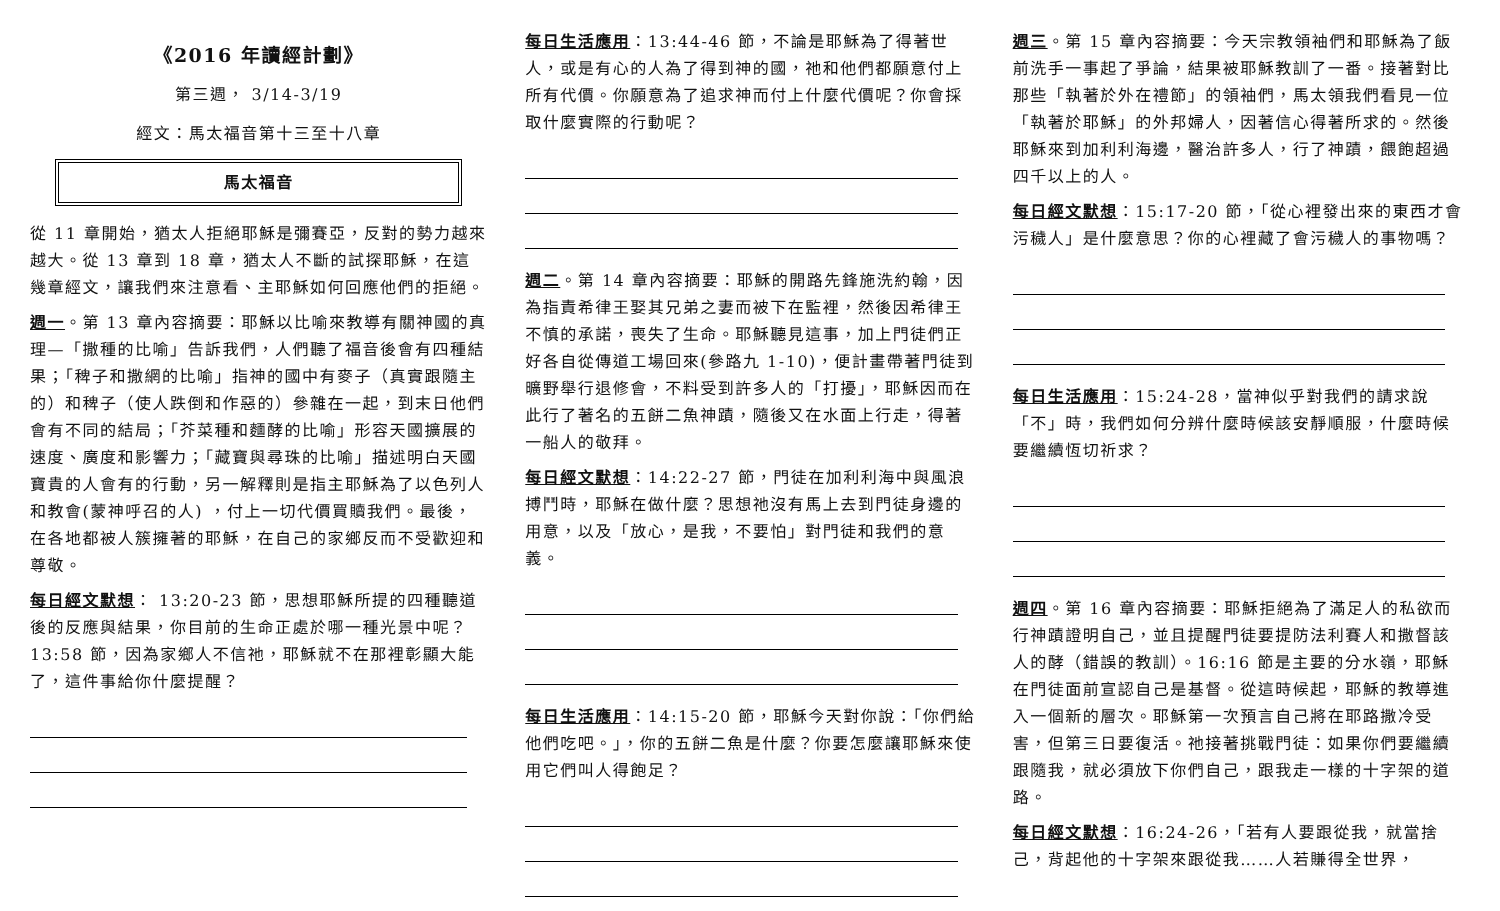《2016 年讀經計劃》
第三週， 3/14-3/19
經文：馬太福音第十三至十八章
馬太福音
從 11 章開始，猶太人拒絕耶穌是彌賽亞，反對的勢力越來越大。從 13 章到 18 章，猶太人不斷的試探耶穌，在這幾章經文，讓我們來注意看、主耶穌如何回應他們的拒絕。
週一。第 13 章內容摘要：耶穌以比喻來教導有關神國的真理—「撒種的比喻」告訴我們，人們聽了福音後會有四種結果；「稗子和撒網的比喻」指神的國中有麥子（真實跟隨主的）和稗子（使人跌倒和作惡的）參雜在一起，到末日他們會有不同的結局；「芥菜種和麵酵的比喻」形容天國擴展的速度、廣度和影響力；「藏寶與尋珠的比喻」描述明白天國寶貴的人會有的行動，另一解釋則是指主耶穌為了以色列人和教會(蒙神呼召的人) ，付上一切代價買贖我們。最後，在各地都被人簇擁著的耶穌，在自己的家鄉反而不受歡迎和尊敬。
每日經文默想： 13:20-23 節，思想耶穌所提的四種聽道後的反應與結果，你目前的生命正處於哪一種光景中呢？13:58 節，因為家鄉人不信祂，耶穌就不在那裡彰顯大能了，這件事給你什麼提醒？
每日生活應用：13:44-46 節，不論是耶穌為了得著世人，或是有心的人為了得到神的國，祂和他們都願意付上所有代價。你願意為了追求神而付上什麼代價呢？你會採取什麼實際的行動呢？
週二。第 14 章內容摘要：耶穌的開路先鋒施洗約翰，因為指責希律王娶其兄弟之妻而被下在監裡，然後因希律王不慎的承諾，喪失了生命。耶穌聽見這事，加上門徒們正好各自從傳道工場回來(參路九 1-10)，便計畫帶著門徒到曠野舉行退修會，不料受到許多人的「打擾」，耶穌因而在此行了著名的五餅二魚神蹟，隨後又在水面上行走，得著一船人的敬拜。
每日經文默想：14:22-27 節，門徒在加利利海中與風浪搏鬥時，耶穌在做什麼？思想祂沒有馬上去到門徒身邊的用意，以及「放心，是我，不要怕」對門徒和我們的意義。
每日生活應用：14:15-20 節，耶穌今天對你說：「你們給他們吃吧。」，你的五餅二魚是什麼？你要怎麼讓耶穌來使用它們叫人得飽足？
週三。第 15 章內容摘要：今天宗教領袖們和耶穌為了飯前洗手一事起了爭論，結果被耶穌教訓了一番。接著對比那些「執著於外在禮節」的領袖們，馬太領我們看見一位「執著於耶穌」的外邦婦人，因著信心得著所求的。然後耶穌來到加利利海邊，醫治許多人，行了神蹟，餵飽超過四千以上的人。
每日經文默想：15:17-20 節，「從心裡發出來的東西才會污穢人」是什麼意思？你的心裡藏了會污穢人的事物嗎？
每日生活應用：15:24-28，當神似乎對我們的請求說「不」時，我們如何分辨什麼時候該安靜順服，什麼時候要繼續恆切祈求？
週四。第 16 章內容摘要：耶穌拒絕為了滿足人的私欲而行神蹟證明自己，並且提醒門徒要提防法利賽人和撒督該人的酵（錯誤的教訓）。16:16 節是主要的分水嶺，耶穌在門徒面前宣認自己是基督。從這時候起，耶穌的教導進入一個新的層次。耶穌第一次預言自己將在耶路撒冷受害，但第三日要復活。祂接著挑戰門徒：如果你們要繼續跟隨我，就必須放下你們自己，跟我走一樣的十字架的道路。
每日經文默想：16:24-26，「若有人要跟從我，就當捨己，背起他的十字架來跟從我……人若賺得全世界，